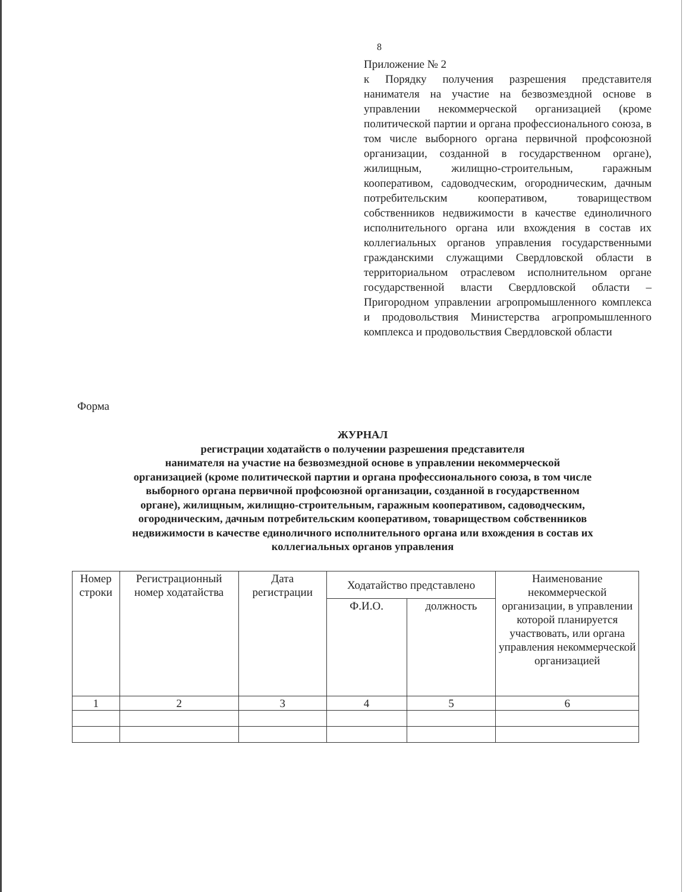8
Приложение № 2
к Порядку получения разрешения представителя нанимателя на участие на безвозмездной основе в управлении некоммерческой организацией (кроме политической партии и органа профессионального союза, в том числе выборного органа первичной профсоюзной организации, созданной в государственном органе), жилищным, жилищно-строительным, гаражным кооперативом, садоводческим, огородническим, дачным потребительским кооперативом, товариществом собственников недвижимости в качестве единоличного исполнительного органа или вхождения в состав их коллегиальных органов управления государственными гражданскими служащими Свердловской области в территориальном отраслевом исполнительном органе государственной власти Свердловской области – Пригородном управлении агропромышленного комплекса и продовольствия Министерства агропромышленного комплекса и продовольствия Свердловской области
Форма
ЖУРНАЛ
регистрации ходатайств о получении разрешения представителя
нанимателя на участие на безвозмездной основе в управлении некоммерческой
организацией (кроме политической партии и органа профессионального союза, в том числе
выборного органа первичной профсоюзной организации, созданной в государственном
органе), жилищным, жилищно-строительным, гаражным кооперативом, садоводческим,
огородническим, дачным потребительским кооперативом, товариществом собственников
недвижимости в качестве единоличного исполнительного органа или вхождения в состав их
коллегиальных органов управления
| Номер строки | Регистрационный номер ходатайства | Дата регистрации | Ходатайство представлено | | Наименование некоммерческой организации, в управлении которой планируется участвовать, или органа управления некоммерческой организацией |
| --- | --- | --- | --- | --- | --- |
| | | | Ф.И.О. | должность | |
| 1 | 2 | 3 | 4 | 5 | 6 |